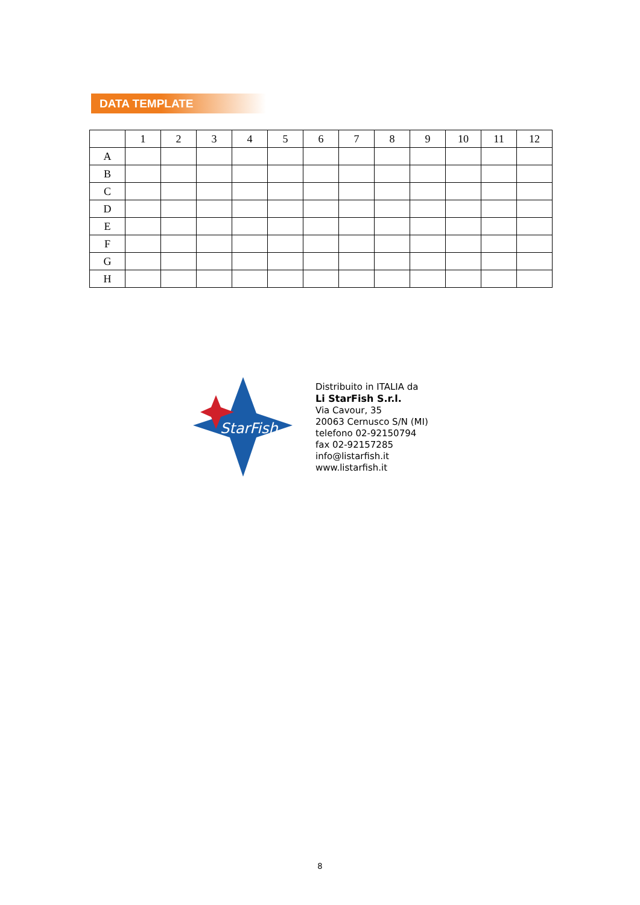DATA TEMPLATE
| | 1 | 2 | 3 | 4 | 5 | 6 | 7 | 8 | 9 | 10 | 11 | 12 |
| --- | --- | --- | --- | --- | --- | --- | --- | --- | --- | --- | --- | --- |
| A | | | | | | | | | | | | |
| B | | | | | | | | | | | | |
| C | | | | | | | | | | | | |
| D | | | | | | | | | | | | |
| E | | | | | | | | | | | | |
| F | | | | | | | | | | | | |
| G | | | | | | | | | | | | |
| H | | | | | | | | | | | | |
StarFish
Distribuito in ITALIA da
Li StarFish S.r.l.
Via Cavour, 35
20063 Cernusco S/N (MI)
telefono 02-92150794
fax 02-92157285
info@listarfish.it
www.listarfish.it
8